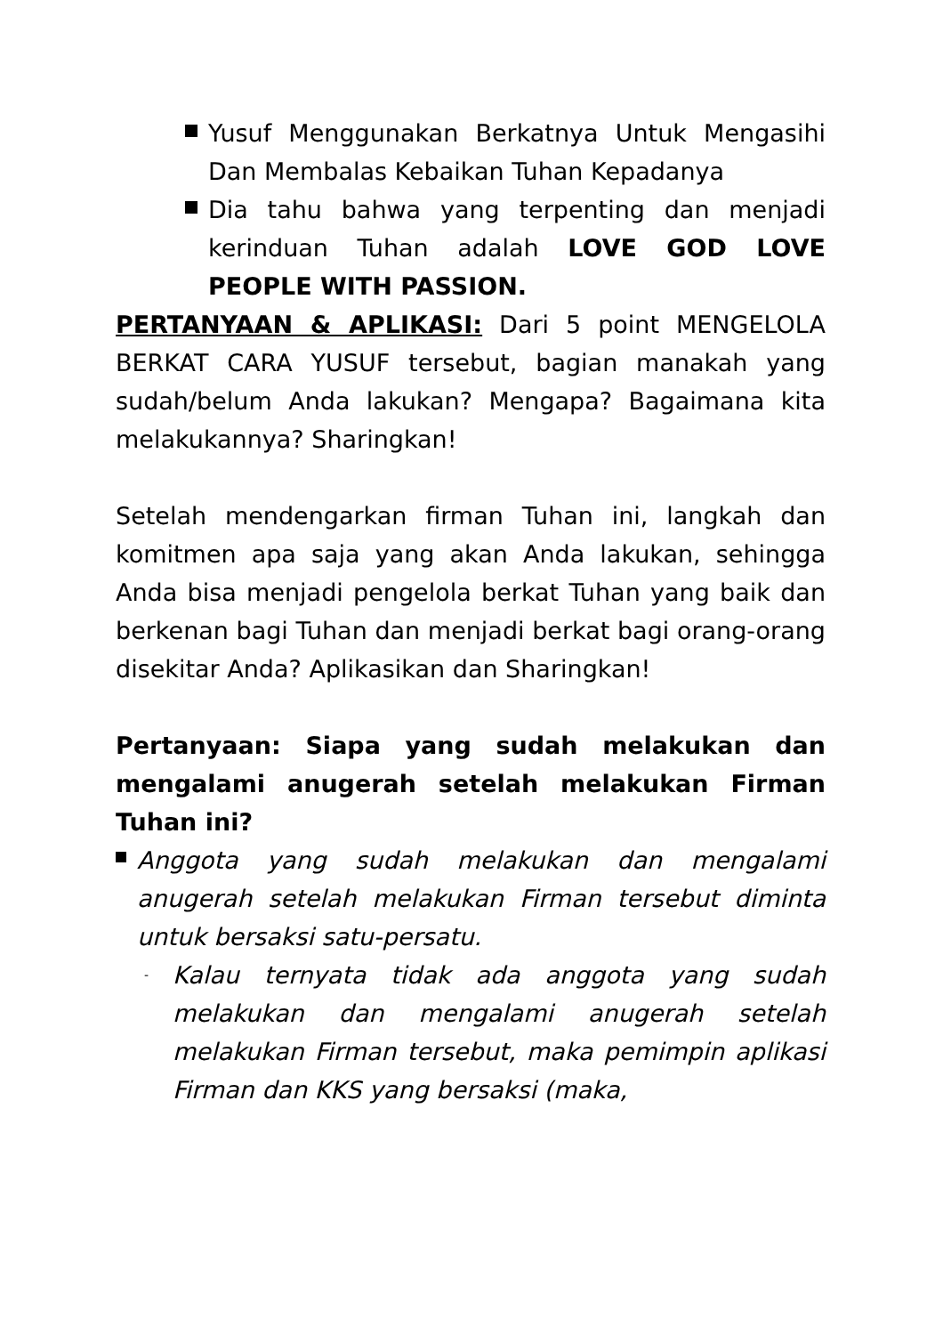Yusuf Menggunakan Berkatnya Untuk Mengasihi Dan Membalas Kebaikan Tuhan Kepadanya
Dia tahu bahwa yang terpenting dan menjadi kerinduan Tuhan adalah LOVE GOD LOVE PEOPLE WITH PASSION.
PERTANYAAN & APLIKASI: Dari 5 point MENGELOLA BERKAT CARA YUSUF tersebut, bagian manakah yang sudah/belum Anda lakukan? Mengapa? Bagaimana kita melakukannya? Sharingkan!
Setelah mendengarkan firman Tuhan ini, langkah dan komitmen apa saja yang akan Anda lakukan, sehingga Anda bisa menjadi pengelola berkat Tuhan yang baik dan berkenan bagi Tuhan dan menjadi berkat bagi orang-orang disekitar Anda? Aplikasikan dan Sharingkan!
Pertanyaan: Siapa yang sudah melakukan dan mengalami anugerah setelah melakukan Firman Tuhan ini?
Anggota yang sudah melakukan dan mengalami anugerah setelah melakukan Firman tersebut diminta untuk bersaksi satu-persatu.
-
Kalau ternyata tidak ada anggota yang sudah melakukan dan mengalami anugerah setelah melakukan Firman tersebut, maka pemimpin aplikasi Firman dan KKS yang bersaksi (maka,